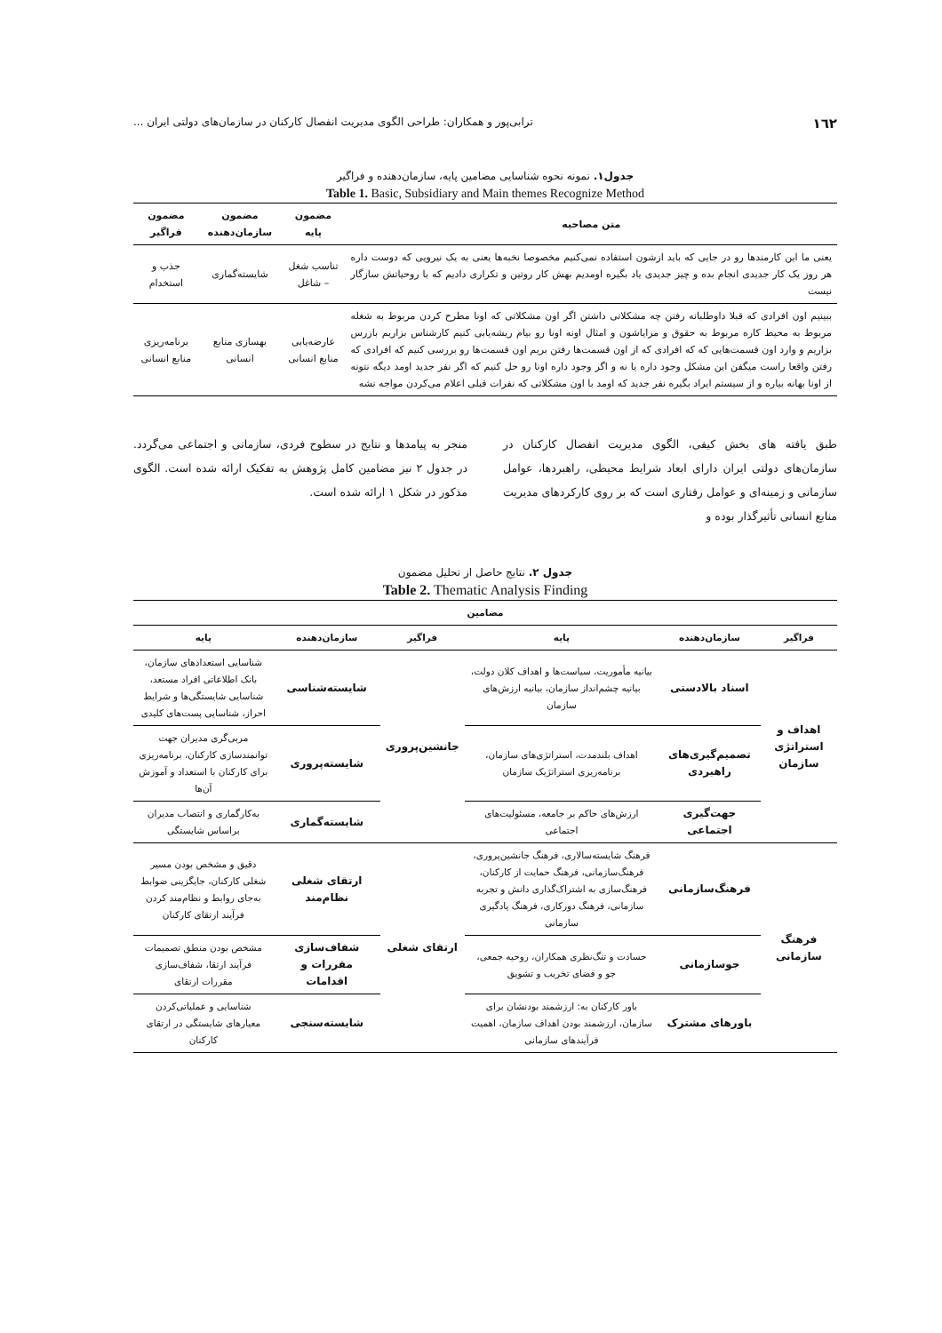١٦٢ ترابی‌پور و همکاران: طراحی الگوی مدیریت انفصال کارکنان در سازمان‌های دولتی ایران ...
جدول۱. نمونه نحوه شناسایی مضامین پایه، سازمان‌دهنده و فراگیر
Table 1. Basic, Subsidiary and Main themes Recognize Method
| متن مصاحبه | مضمون پایه | مضمون سازمان‌دهنده | مضمون فراگیر |
| --- | --- | --- | --- |
| یعنی ما این کارمندها رو در جایی که باید ازشون استفاده نمی‌کنیم مخصوصا نخبه‌ها یعنی به یک نیرویی که دوست داره هر روز یک کار جدیدی انجام بده و چیز جدیدی یاد بگیره اومدیم بهش کار روتین و تکراری دادیم که با روحیاتش سازگار نیست | تناسب شغل – شاغل | شایسته‌گماری | جذب و استخدام |
| ببینیم اون افرادی که قبلا داوطلبانه رفتن چه مشکلاتی داشتن اگر اون مشکلاتی که اونا مطرح کردن مربوط به شغله مربوط به محیط کاره مربوط به حقوق و مزایاشون و امثال اونه اونا رو بیام ریشه‌یابی کنیم کارشناس بزاریم بازرس بزاریم و وارد اون قسمت‌هایی که که افرادی که از اون قسمت‌ها رفتن بریم اون قسمت‌ها رو بررسی کنیم که افرادی که رفتن واقعا راست میگفن این مشکل وجود داره یا نه و اگر وجود داره اونا رو حل کنیم که اگر نفر جدید اومد دیگه نتونه از اونا بهانه بیاره و از سیستم ایراد بگیره نفر جدید که اومد با اون مشکلاتی که نفرات قبلی اعلام می‌کردن مواجه نشه | عارضه‌یابی منابع انسانی | بهسازی منابع انسانی | برنامه‌ریزی منابع انسانی |
طبق یافته های بخش کیفی، الگوی مدیریت انفصال کارکنان در سازمان‌های دولتی ایران دارای ابعاد شرایط محیطی، راهبردها، عوامل سازمانی و زمینه‌ای و عوامل رفتاری است که بر روی کارکردهای مدیریت منابع انسانی تأثیرگذار بوده و
منجر به پیامدها و نتایج در سطوح فردی، سازمانی و اجتماعی می‌گردد. در جدول ۲ نیز مضامین کامل پژوهش به تفکیک ارائه شده است. الگوی مذکور در شکل ۱ ارائه شده است.
جدول ۲. نتایج حاصل از تحلیل مضمون
Table 2. Thematic Analysis Finding
| مضامین | | | | | |
| --- | --- | --- | --- | --- | --- |
| فراگیر | سازمان‌دهنده | پایه | فراگیر | سازمان‌دهنده | پایه |
| اهداف و استراتژی سازمان | اسناد بالادستی | بیانیه مأموریت، سیاست‌ها و اهداف کلان دولت، بیانیه چشم‌انداز سازمان، بیانیه ارزش‌های سازمان | جانشین‌پروری | شایسته‌شناسی | شناسایی استعدادهای سازمان، بانک اطلاعاتی افراد مستعد، شناسایی شایستگی‌ها و شرایط احراز، شناسایی پست‌های کلیدی |
| | تصمیم‌گیری‌های راهبردی | اهداف بلندمدت، استراتژی‌های سازمان، برنامه‌ریزی استراتژیک سازمان | | شایسته‌پروری | مربی‌گری مدیران جهت توانمندسازی کارکنان، برنامه‌ریزی برای کارکنان با استعداد و آموزش آن‌ها |
| | جهت‌گیری اجتماعی | ارزش‌های حاکم بر جامعه، مسئولیت‌های اجتماعی | | شایسته‌گماری | به‌کارگماری و انتصاب مدیران براساس شایستگی |
| فرهنگ سازمانی | فرهنگ‌سازمانی | فرهنگ شایسته‌سالاری، فرهنگ جانشین‌پروری، فرهنگ‌سازمانی، فرهنگ حمایت از کارکنان، فرهنگ‌سازی به اشتراک‌گذاری دانش و تجربه سازمانی، فرهنگ دورکاری، فرهنگ یادگیری سازمانی | ارتقای شغلی | ارتقای شغلی نظام‌مند | دقیق و مشخص بودن مسیر شغلی کارکنان، جایگزینی ضوابط به‌جای روابط و نظام‌مند کردن فرآیند ارتقای کارکنان |
| | جوسازمانی | حسادت و تنگ‌نظری همکاران، روحیه جمعی، جو و فضای تخریب و تشویق | | شفاف‌سازی مقررات و اقدامات | مشخص بودن منطق تصمیمات فرآیند ارتقا، شفاف‌سازی مقررات ارتقای |
| | باورهای مشترک | باور کارکنان به: ارزشمند بودنشان برای سازمان، ارزشمند بودن اهداف سازمان، اهمیت فرآیندهای سازمانی | | شایسته‌سنجی | شناسایی و عملیاتی‌کردن معیارهای شایستگی در ارتقای کارکنان |